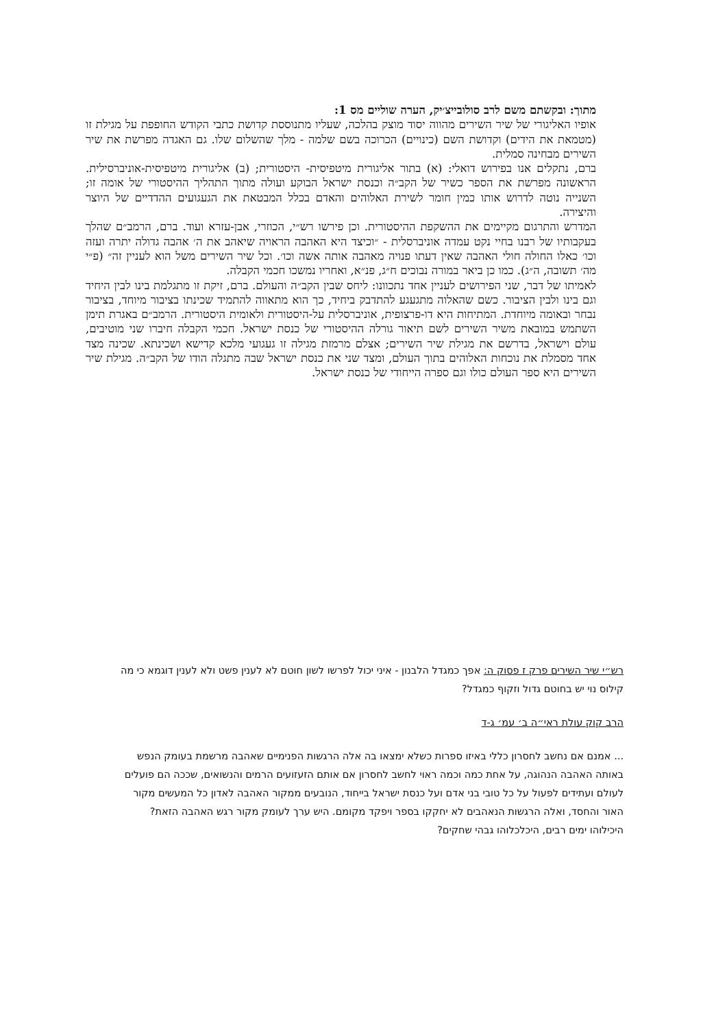מתוך: ובקשתם משם לרב סולובייצ׳יק, הערה שוליים מס 1:
אופיו האליגורי של שיר השירים מהווה יסוד מוצק בהלכה, שעליו מתנוססת קדושת כתבי הקודש החופפת על מגילת זו (מטמאת את הידים) וקדושת השם (כינויים) הכרוכה בשם שלמה - מלך שהשלום שלו. גם האגדה מפרשת את שיר השירים מבחינה סמלית.
ברם, נתקלים אנו בפירוש דואלי: (א) בתור אליגורית מיטפיסית- היסטורית; (ב) אליגורית מיטפיסית-אוניברסילית. הראשונה מפרשת את הספר כשיר של הקב״ה וכנסת ישראל הבוקע ועולה מתוך התהליך ההיסטורי של אומה זו; השנייה נוטה לדרוש אותו כמין חומר לשירת האלוהים והאדם בכלל המבטאת את הגעגועים ההדדיים של היוצר והיצירה.
המדרש והתרגום מקיימים את ההשקפת ההיסטורית. וכן פירשו רש״י, הכוזרי, אבן-עזרא ועוד. ברם, הרמב״ם שהלך בעקבותיו של רבנו בחיי נקט עמדה אוניברסלית - ״וכיצד היא האהבה הראויה שיאהב את ה׳ אהבה גדולה יתרה ועזה וכו׳ כאלו החולה חולי האהבה שאין דעתו פנויה מאהבה אותה אשה וכו׳. וכל שיר השירים משל הוא לעניין זה״ (פ״י מה׳ תשובה, ה״ג). כמו כן ביאר במורה נבוכים ח״ג, פנ״א, ואחריו נמשכו חכמי הקבלה.
לאמיתו של דבר, שני הפירושים לעניין אחד נתכוונו: ליחס שבין הקב״ה והעולם. ברם, זיקת זו מתגלמת בינו לבין היחיד וגם בינו ולבין הציבור. כשם שהאלוה מתגעגע להתדבק ביחיד, כך הוא מתאווה להתמיד שכינתו בציבור מיוחד, בציבור נבחר ובאומה מיוחדת. המתיחות היא דו-פרצופית, אוניברסלית על-היסטורית ולאומית היסטורית. הרמב״ם באגרת תימן השתמש במובאת משיר השירים לשם תיאור גורלה ההיסטורי של כנסת ישראל. חכמי הקבלה חיברו שני מוטיבים, עולם וישראל, בדרשם את מגילת שיר השירים; אצלם מרמזת מגילה זו געגועי מלכא קדישא ושכינתא. שכינה מצד אחד מסמלת את נוכחות האלוהים בתוך העולם, ומצד שני את כנסת ישראל שבה מתגלה הודו של הקב״ה. מגילת שיר השירים היא ספר העולם כולו וגם ספרה הייחודי של כנסת ישראל.
רש״י שיר השירים פרק ז פסוק ה: אפך כמגדל הלבנון - איני יכול לפרשו לשון חוטם לא לענין פשט ולא לענין דוגמא כי מה קילוס נוי יש בחוטם גדול וזקוף כמגדל?
הרב קוק עולת ראי״ה ב׳ עמ׳ ג-ד
... אמנם אם נחשב לחסרון כללי באיזו ספרות כשלא ימצאו בה אלה הרגשות הפנימיים שאהבה מרשמת בעומק הנפש באותה האהבה הנהוגה, על אחת כמה וכמה ראוי לחשב לחסרון אם אותם הזעזועים הרמים והנשואים, שככה הם פועלים לעולם ועתידים לפעול על כל טובי בני אדם ועל כנסת ישראל בייחוד, הנובעים ממקור האהבה לאדון כל המעשים מקור האור והחסד, ואלה הרגשות הנאהבים לא יחקקו בספר ויפקד מקומם. היש ערך לעומק מקור רגש האהבה הזאת? היכילוהו ימים רבים, היכלכלוהו גבהי שחקים?